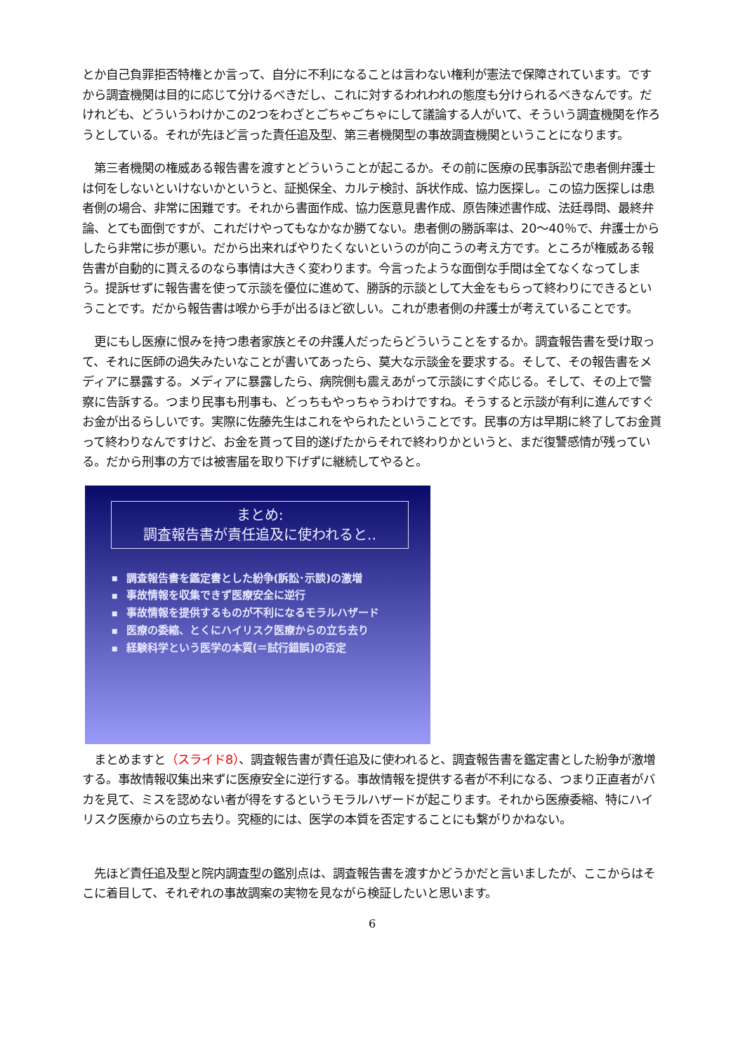とか自己負罪拒否特権とか言って、自分に不利になることは言わない権利が憲法で保障されています。ですから調査機関は目的に応じて分けるべきだし、これに対するわれわれの態度も分けられるべきなんです。だけれども、どういうわけかこの2つをわざとごちゃごちゃにして議論する人がいて、そういう調査機関を作ろうとしている。それが先ほど言った責任追及型、第三者機関型の事故調査機関ということになります。
　第三者機関の権威ある報告書を渡すとどういうことが起こるか。その前に医療の民事訴訟で患者側弁護士は何をしないといけないかというと、証拠保全、カルテ検討、訴状作成、協力医探し。この協力医探しは患者側の場合、非常に困難です。それから書面作成、協力医意見書作成、原告陳述書作成、法廷尋問、最終弁論、とても面倒ですが、これだけやってもなかなか勝てない。患者側の勝訴率は、20～40％で、弁護士からしたら非常に歩が悪い。だから出来ればやりたくないというのが向こうの考え方です。ところが権威ある報告書が自動的に貰えるのなら事情は大きく変わります。今言ったような面倒な手間は全てなくなってしまう。提訴せずに報告書を使って示談を優位に進めて、勝訴的示談として大金をもらって終わりにできるということです。だから報告書は喉から手が出るほど欲しい。これが患者側の弁護士が考えていることです。
　更にもし医療に恨みを持つ患者家族とその弁護人だったらどういうことをするか。調査報告書を受け取って、それに医師の過失みたいなことが書いてあったら、莫大な示談金を要求する。そして、その報告書をメディアに暴露する。メディアに暴露したら、病院側も震えあがって示談にすぐ応じる。そして、その上で警察に告訴する。つまり民事も刑事も、どっちもやっちゃうわけですね。そうすると示談が有利に進んですぐお金が出るらしいです。実際に佐藤先生はこれをやられたということです。民事の方は早期に終了してお金貰って終わりなんですけど、お金を貰って目的遂げたからそれで終わりかというと、まだ復讐感情が残っている。だから刑事の方では被害届を取り下げずに継続してやると。
まとめ:
調査報告書が責任追及に使われると‥
■ 調査報告書を鑑定書とした紛争(訴訟･示談)の激増
■ 事故情報を収集できず医療安全に逆行
■ 事故情報を提供するものが不利になるモラルハザード
■ 医療の委縮、とくにハイリスク医療からの立ち去り
■ 経験科学という医学の本質(＝試行錯誤)の否定
　まとめますと（スライド8）、調査報告書が責任追及に使われると、調査報告書を鑑定書とした紛争が激増する。事故情報収集出来ずに医療安全に逆行する。事故情報を提供する者が不利になる、つまり正直者がバカを見て、ミスを認めない者が得をするというモラルハザードが起こります。それから医療委縮、特にハイリスク医療からの立ち去り。究極的には、医学の本質を否定することにも繋がりかねない。
　先ほど責任追及型と院内調査型の鑑別点は、調査報告書を渡すかどうかだと言いましたが、ここからはそこに着目して、それぞれの事故調案の実物を見ながら検証したいと思います。
6